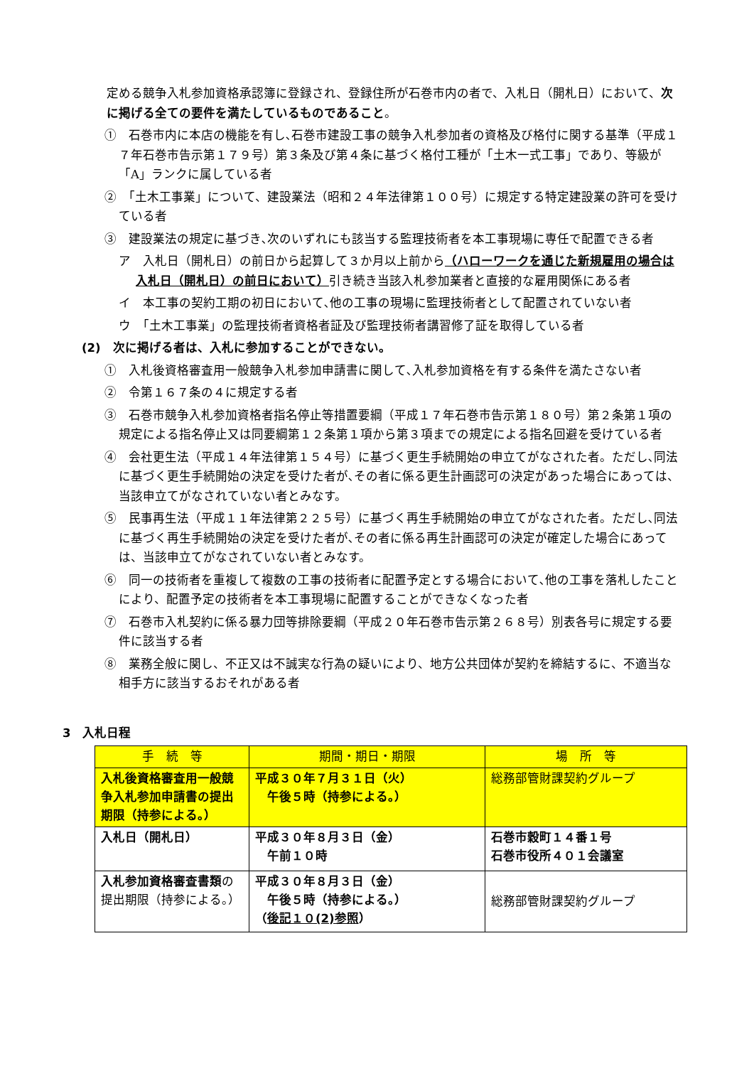定める競争入札参加資格承認簿に登録され、登録住所が石巻市内の者で、入札日（開札日）において、次に掲げる全ての要件を満たしているものであること。
①　石巻市内に本店の機能を有し､石巻市建設工事の競争入札参加者の資格及び格付に関する基準（平成１７年石巻市告示第１７９号）第３条及び第４条に基づく格付工種が「土木一式工事」であり、等級が「A」ランクに属している者
②　「土木工事業」について、建設業法（昭和２４年法律第１００号）に規定する特定建設業の許可を受けている者
③　建設業法の規定に基づき､次のいずれにも該当する監理技術者を本工事現場に専任で配置できる者
ア　入札日（開札日）の前日から起算して３か月以上前から（ハローワークを通じた新規雇用の場合は入札日（開札日）の前日において）引き続き当該入札参加業者と直接的な雇用関係にある者
イ　本工事の契約工期の初日において､他の工事の現場に監理技術者として配置されていない者
ウ　「土木工事業」の監理技術者資格者証及び監理技術者講習修了証を取得している者
(2)　次に掲げる者は、入札に参加することができない。
①　入札後資格審査用一般競争入札参加申請書に関して､入札参加資格を有する条件を満たさない者
②　令第１６７条の４に規定する者
③　石巻市競争入札参加資格者指名停止等措置要綱（平成１７年石巻市告示第１８０号）第２条第１項の規定による指名停止又は同要綱第１２条第１項から第３項までの規定による指名回避を受けている者
④　会社更生法（平成１４年法律第１５４号）に基づく更生手続開始の申立てがなされた者。ただし､同法に基づく更生手続開始の決定を受けた者が､その者に係る更生計画認可の決定があった場合にあっては、当該申立てがなされていない者とみなす。
⑤　民事再生法（平成１１年法律第２２５号）に基づく再生手続開始の申立てがなされた者。ただし､同法に基づく再生手続開始の決定を受けた者が､その者に係る再生計画認可の決定が確定した場合にあっては、当該申立てがなされていない者とみなす。
⑥　同一の技術者を重複して複数の工事の技術者に配置予定とする場合において､他の工事を落札したことにより、配置予定の技術者を本工事現場に配置することができなくなった者
⑦　石巻市入札契約に係る暴力団等排除要綱（平成２０年石巻市告示第２６８号）別表各号に規定する要件に該当する者
⑧　業務全般に関し、不正又は不誠実な行為の疑いにより、地方公共団体が契約を締結するに、不適当な相手方に該当するおそれがある者
3　入札日程
| 手 続 等 | 期間・期日・期限 | 場 所 等 |
| --- | --- | --- |
| 入札後資格審査用一般競争入札参加申請書の提出期限（持参による。） | 平成３０年７月３１日（火） 午後５時（持参による。） | 総務部管財課契約グループ |
| 入札日（開札日） | 平成３０年８月３日（金） 午前１０時 | 石巻市穀町１４番１号 石巻市役所４０１会議室 |
| 入札参加資格審査書類 の提出期限（持参による。） | 平成３０年８月３日（金） 午後５時（持参による。） （ 後記１０(2)参照 ） | 総務部管財課契約グループ |